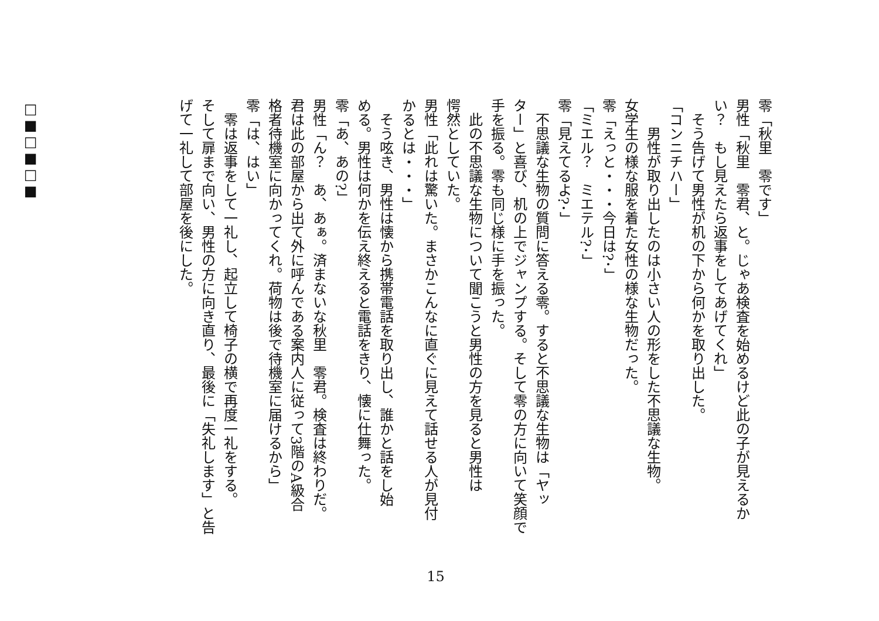零「秋里　零です」
男性「秋里　零君、と。じゃあ検査を始めるけど此の子が見えるか
い？　もし見えたら返事をしてあげてくれ」
　そう告げて男性が机の下から何かを取り出した。
「コンニチハー」
　　男性が取り出したのは小さい人の形をした不思議な生物。
女学生の様な服を着た女性の様な生物だった。
零「えっと・・・今日は?･」
「ミエル？　ミエテル?･」
零「見えてるよ?･」
　不思議な生物の質問に答える零。すると不思議な生物は「ヤッ
ター」と喜び、机の上でジャンプする。そして零の方に向いて笑顔で
手を振る。零も同じ様に手を振った。
　此の不思議な生物について聞こうと男性の方を見ると男性は
愕然としていた。
男性「此れは驚いた。まさかこんなに直ぐに見えて話せる人が見付
かるとは・・・」
　そう呟き、男性は懐から携帯電話を取り出し、誰かと話をし始
める。男性は何かを伝え終えると電話をきり、懐に仕舞った。
零「あ、あの?」
男性「ん？　あ、あぁ。済まないな秋里　零君。検査は終わりだ。
君は此の部屋から出て外に呼んである案内人に従って3階のA級合
格者待機室に向かってくれ。荷物は後で待機室に届けるから」
零「は、はい」
　零は返事をして一礼し、起立して椅子の横で再度一礼をする。
そして扉まで向い、男性の方に向き直り、最後に「失礼します」と告
げて一礼して部屋を後にした。
□■□■□■
15